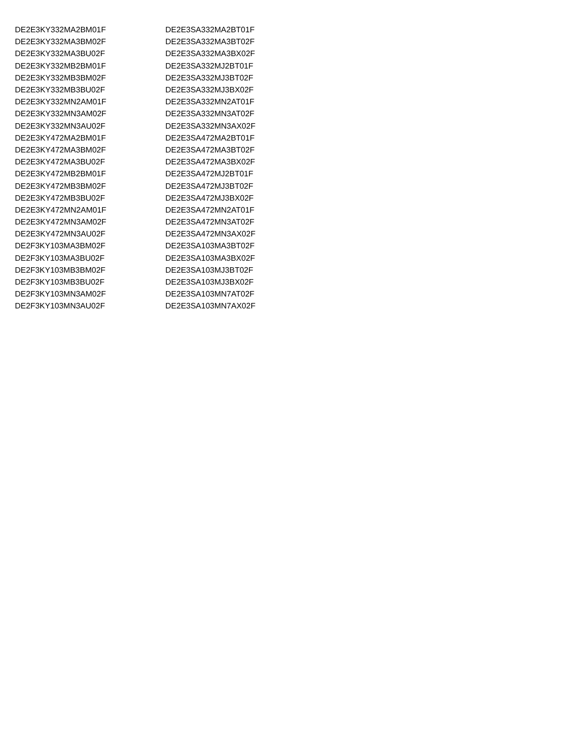| DE2E3KY332MA2BM01F | DE2E3SA332MA2BT01F |
| DE2E3KY332MA3BM02F | DE2E3SA332MA3BT02F |
| DE2E3KY332MA3BU02F | DE2E3SA332MA3BX02F |
| DE2E3KY332MB2BM01F | DE2E3SA332MJ2BT01F |
| DE2E3KY332MB3BM02F | DE2E3SA332MJ3BT02F |
| DE2E3KY332MB3BU02F | DE2E3SA332MJ3BX02F |
| DE2E3KY332MN2AM01F | DE2E3SA332MN2AT01F |
| DE2E3KY332MN3AM02F | DE2E3SA332MN3AT02F |
| DE2E3KY332MN3AU02F | DE2E3SA332MN3AX02F |
| DE2E3KY472MA2BM01F | DE2E3SA472MA2BT01F |
| DE2E3KY472MA3BM02F | DE2E3SA472MA3BT02F |
| DE2E3KY472MA3BU02F | DE2E3SA472MA3BX02F |
| DE2E3KY472MB2BM01F | DE2E3SA472MJ2BT01F |
| DE2E3KY472MB3BM02F | DE2E3SA472MJ3BT02F |
| DE2E3KY472MB3BU02F | DE2E3SA472MJ3BX02F |
| DE2E3KY472MN2AM01F | DE2E3SA472MN2AT01F |
| DE2E3KY472MN3AM02F | DE2E3SA472MN3AT02F |
| DE2E3KY472MN3AU02F | DE2E3SA472MN3AX02F |
| DE2F3KY103MA3BM02F | DE2E3SA103MA3BT02F |
| DE2F3KY103MA3BU02F | DE2E3SA103MA3BX02F |
| DE2F3KY103MB3BM02F | DE2E3SA103MJ3BT02F |
| DE2F3KY103MB3BU02F | DE2E3SA103MJ3BX02F |
| DE2F3KY103MN3AM02F | DE2E3SA103MN7AT02F |
| DE2F3KY103MN3AU02F | DE2E3SA103MN7AX02F |